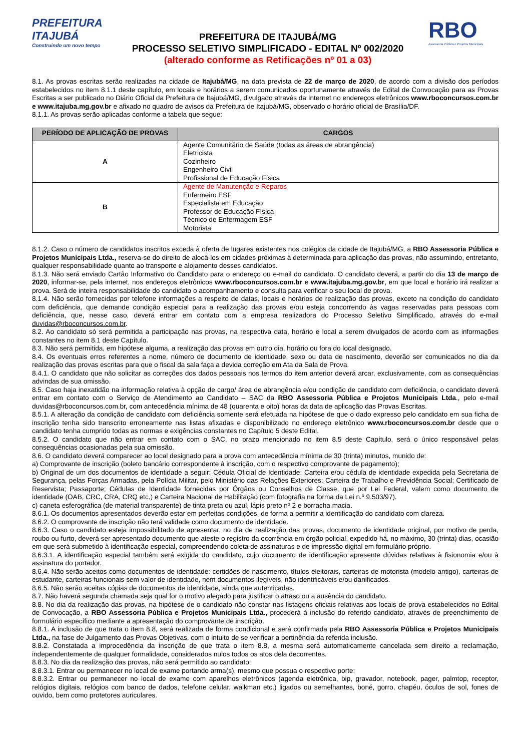PREFEITURA ITAJUBÁ
Construindo um novo tempo
PREFEITURA DE ITAJUBÁ/MG
PROCESSO SELETIVO SIMPLIFICADO - EDITAL Nº 002/2020
(alterado conforme as Retificações nº 01 a 03)
RBO
Assessoria Pública e Projetos Municipais
8.1. As provas escritas serão realizadas na cidade de Itajubá/MG, na data prevista de 22 de março de 2020, de acordo com a divisão dos períodos estabelecidos no item 8.1.1 deste capítulo, em locais e horários a serem comunicados oportunamente através de Edital de Convocação para as Provas Escritas a ser publicado no Diário Oficial da Prefeitura de Itajubá/MG, divulgado através da Internet no endereços eletrônicos www.rboconcursos.com.br e www.itajuba.mg.gov.br e afixado no quadro de avisos da Prefeitura de Itajubá/MG, observado o horário oficial de Brasília/DF.
8.1.1. As provas serão aplicadas conforme a tabela que segue:
| PERÍODO DE APLICAÇÃO DE PROVAS | CARGOS |
| --- | --- |
| A | Agente Comunitário de Saúde (todas as áreas de abrangência) Eletricista Cozinheiro Engenheiro Civil Profissional de Educação Física |
| B | Agente de Manutenção e Reparos Enfermeiro ESF Especialista em Educação Professor de Educação Física Técnico de Enfermagem ESF Motorista |
8.1.2. Caso o número de candidatos inscritos exceda à oferta de lugares existentes nos colégios da cidade de Itajubá/MG, a RBO Assessoria Pública e Projetos Municipais Ltda., reserva-se do direito de alocá-los em cidades próximas à determinada para aplicação das provas, não assumindo, entretanto, qualquer responsabilidade quanto ao transporte e alojamento desses candidatos.
8.1.3. Não será enviado Cartão Informativo do Candidato para o endereço ou e-mail do candidato. O candidato deverá, a partir do dia 13 de março de 2020, informar-se, pela internet, nos endereços eletrônicos www.rboconcursos.com.br e www.itajuba.mg.gov.br, em que local e horário irá realizar a prova. Será de inteira responsabilidade do candidato o acompanhamento e consulta para verificar o seu local de prova.
8.1.4. Não serão fornecidas por telefone informações a respeito de datas, locais e horários de realização das provas, exceto na condição do candidato com deficiência, que demande condição especial para a realização das provas e/ou esteja concorrendo às vagas reservadas para pessoas com deficiência, que, nesse caso, deverá entrar em contato com a empresa realizadora do Processo Seletivo Simplificado, através do e-mail duvidas@rboconcursos.com.br.
8.2. Ao candidato só será permitida a participação nas provas, na respectiva data, horário e local a serem divulgados de acordo com as informações constantes no item 8.1 deste Capítulo.
8.3. Não será permitida, em hipótese alguma, a realização das provas em outro dia, horário ou fora do local designado.
8.4. Os eventuais erros referentes a nome, número de documento de identidade, sexo ou data de nascimento, deverão ser comunicados no dia da realização das provas escritas para que o fiscal da sala faça a devida correção em Ata da Sala de Prova.
8.4.1. O candidato que não solicitar as correções dos dados pessoais nos termos do item anterior deverá arcar, exclusivamente, com as consequências advindas de sua omissão.
8.5. Caso haja inexatidão na informação relativa à opção de cargo/ área de abrangência e/ou condição de candidato com deficiência, o candidato deverá entrar em contato com o Serviço de Atendimento ao Candidato – SAC da RBO Assessoria Pública e Projetos Municipais Ltda., pelo e-mail duvidas@rboconcursos.com.br, com antecedência mínima de 48 (quarenta e oito) horas da data de aplicação das Provas Escritas.
8.5.1. A alteração da condição de candidato com deficiência somente será efetuada na hipótese de que o dado expresso pelo candidato em sua ficha de inscrição tenha sido transcrito erroneamente nas listas afixadas e disponibilizado no endereço eletrônico www.rboconcursos.com.br desde que o candidato tenha cumprido todas as normas e exigências constantes no Capítulo 5 deste Edital.
8.5.2. O candidato que não entrar em contato com o SAC, no prazo mencionado no item 8.5 deste Capítulo, será o único responsável pelas consequências ocasionadas pela sua omissão.
8.6. O candidato deverá comparecer ao local designado para a prova com antecedência mínima de 30 (trinta) minutos, munido de:
a) Comprovante de inscrição (boleto bancário correspondente à inscrição, com o respectivo comprovante de pagamento);
b) Original de um dos documentos de identidade a seguir: Cédula Oficial de Identidade; Carteira e/ou cédula de identidade expedida pela Secretaria de Segurança, pelas Forças Armadas, pela Polícia Militar, pelo Ministério das Relações Exteriores; Carteira de Trabalho e Previdência Social; Certificado de Reservista; Passaporte; Cédulas de Identidade fornecidas por Órgãos ou Conselhos de Classe, que por Lei Federal, valem como documento de identidade (OAB, CRC, CRA, CRQ etc.) e Carteira Nacional de Habilitação (com fotografia na forma da Lei n.º 9.503/97).
c) caneta esferográfica (de material transparente) de tinta preta ou azul, lápis preto nº 2 e borracha macia.
8.6.1. Os documentos apresentados deverão estar em perfeitas condições, de forma a permitir a identificação do candidato com clareza.
8.6.2. O comprovante de inscrição não terá validade como documento de identidade.
8.6.3. Caso o candidato esteja impossibilitado de apresentar, no dia de realização das provas, documento de identidade original, por motivo de perda, roubo ou furto, deverá ser apresentado documento que ateste o registro da ocorrência em órgão policial, expedido há, no máximo, 30 (trinta) dias, ocasião em que será submetido à identificação especial, compreendendo coleta de assinaturas e de impressão digital em formulário próprio.
8.6.3.1. A identificação especial também será exigida do candidato, cujo documento de identificação apresente dúvidas relativas à fisionomia e/ou à assinatura do portador.
8.6.4. Não serão aceitos como documentos de identidade: certidões de nascimento, títulos eleitorais, carteiras de motorista (modelo antigo), carteiras de estudante, carteiras funcionais sem valor de identidade, nem documentos ilegíveis, não identificáveis e/ou danificados.
8.6.5. Não serão aceitas cópias de documentos de identidade, ainda que autenticadas.
8.7. Não haverá segunda chamada seja qual for o motivo alegado para justificar o atraso ou a ausência do candidato.
8.8. No dia da realização das provas, na hipótese de o candidato não constar nas listagens oficiais relativas aos locais de prova estabelecidos no Edital de Convocação, a RBO Assessoria Pública e Projetos Municipais Ltda., procederá à inclusão do referido candidato, através de preenchimento de formulário específico mediante a apresentação do comprovante de inscrição.
8.8.1. A inclusão de que trata o item 8.8, será realizada de forma condicional e será confirmada pela RBO Assessoria Pública e Projetos Municipais Ltda., na fase de Julgamento das Provas Objetivas, com o intuito de se verificar a pertinência da referida inclusão.
8.8.2. Constatada a improcedência da inscrição de que trata o item 8.8, a mesma será automaticamente cancelada sem direito a reclamação, independentemente de qualquer formalidade, considerados nulos todos os atos dela decorrentes.
8.8.3. No dia da realização das provas, não será permitido ao candidato:
8.8.3.1. Entrar ou permanecer no local de exame portando arma(s), mesmo que possua o respectivo porte;
8.8.3.2. Entrar ou permanecer no local de exame com aparelhos eletrônicos (agenda eletrônica, bip, gravador, notebook, pager, palmtop, receptor, relógios digitais, relógios com banco de dados, telefone celular, walkman etc.) ligados ou semelhantes, boné, gorro, chapéu, óculos de sol, fones de ouvido, bem como protetores auriculares.